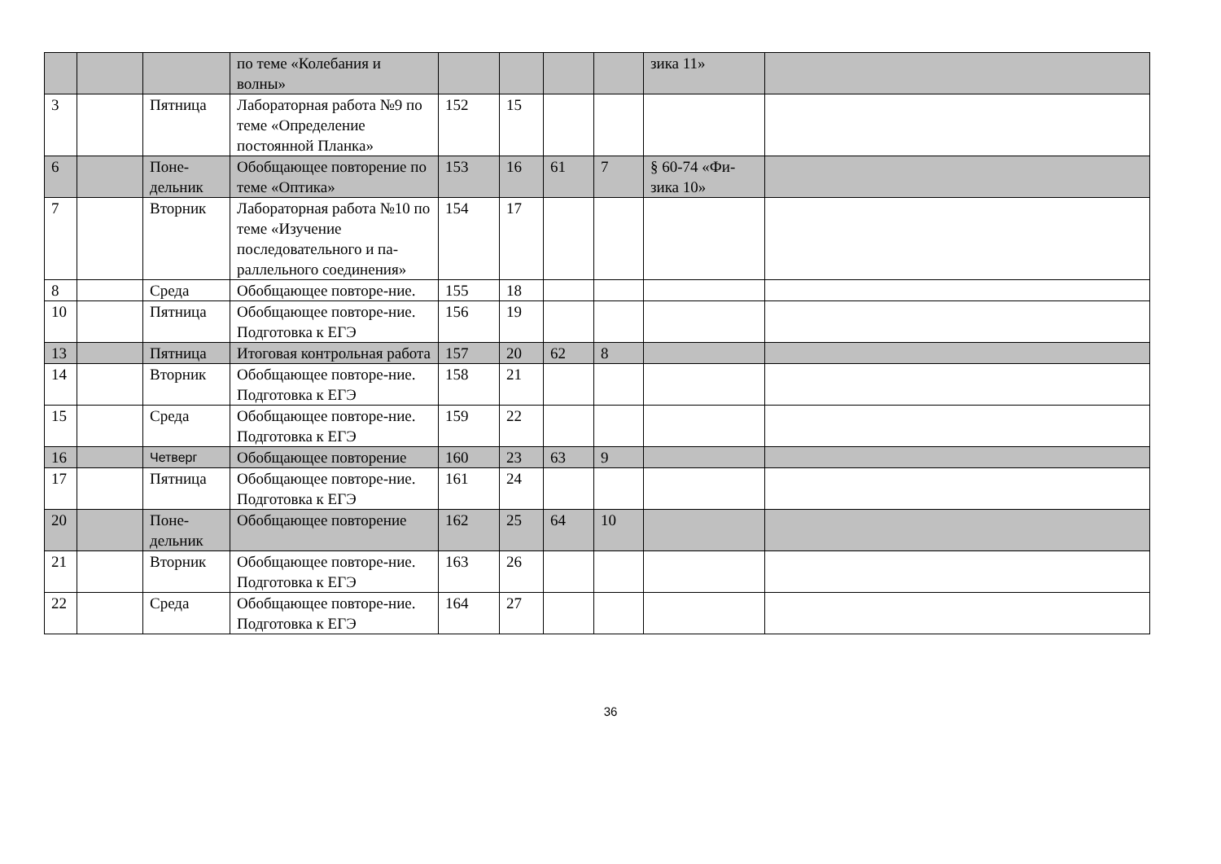| | | | по теме «Колебания и волны» | | | | | зика 11» | |
| 3 | | Пятница | Лабораторная работа №9 по теме «Определение постоянной Планка» | 152 | 15 | | | | |
| 6 | | Поне-дельник | Обобщающее повторение по теме «Оптика» | 153 | 16 | 61 | 7 | § 60-74 «Фи-зика 10» | |
| 7 | | Вторник | Лабораторная работа №10 по теме «Изучение последовательного и па-раллельного соединения» | 154 | 17 | | | | |
| 8 | | Среда | Обобщающее повторе-ние. | 155 | 18 | | | | |
| 10 | | Пятница | Обобщающее повторе-ние. Подготовка к ЕГЭ | 156 | 19 | | | | |
| 13 | | Пятница | Итоговая контрольная работа | 157 | 20 | 62 | 8 | | |
| 14 | | Вторник | Обобщающее повторе-ние. Подготовка к ЕГЭ | 158 | 21 | | | | |
| 15 | | Среда | Обобщающее повторе-ние. Подготовка к ЕГЭ | 159 | 22 | | | | |
| 16 | | Четверг | Обобщающее повторение | 160 | 23 | 63 | 9 | | |
| 17 | | Пятница | Обобщающее повторе-ние. Подготовка к ЕГЭ | 161 | 24 | | | | |
| 20 | | Поне-дельник | Обобщающее повторение | 162 | 25 | 64 | 10 | | |
| 21 | | Вторник | Обобщающее повторе-ние. Подготовка к ЕГЭ | 163 | 26 | | | | |
| 22 | | Среда | Обобщающее повторе-ние. Подготовка к ЕГЭ | 164 | 27 | | | | |
36